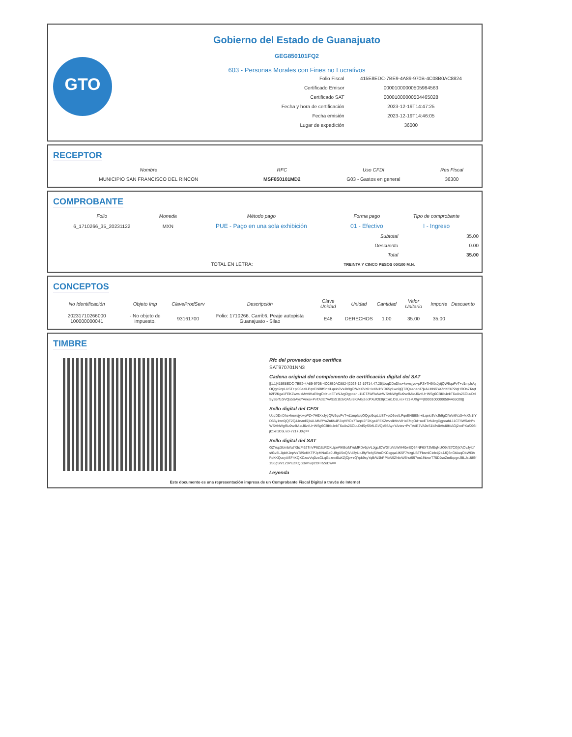GTO
Gobierno del Estado de Guanajuato
GEG850101FQ2
603 - Personas Morales con Fines no Lucrativos
| Folio Fiscal | 415E8EDC-7BE9-4A89-970B-4C08B0AC8824 |
| Certificado Emisor | 00001000000505984563 |
| Certificado SAT | 00001000000504465028 |
| Fecha y hora de certificación | 2023-12-19T14:47:25 |
| Fecha emisión | 2023-12-19T14:46:05 |
| Lugar de expedición | 36000 |
RECEPTOR
| Nombre | RFC | Uso CFDI | Res Fiscal |
| --- | --- | --- | --- |
| MUNICIPIO SAN FRANCISCO DEL RINCON | MSF850101MD2 | G03 - Gastos en general | 36300 |
COMPROBANTE
| Folio | Moneda | Método pago | Forma pago | Tipo de comprobante |
| --- | --- | --- | --- | --- |
| 6_1710266_35_20231122 | MXN | PUE - Pago en una sola exhibición | 01 - Efectivo | I - Ingreso |
| Subtotal | 35.00 |
| Descuento | 0.00 |
| Total | 35.00 |
| TOTAL EN LETRA: | TREINTA Y CINCO PESOS 00/100 M.N. |
CONCEPTOS
| No Identificación | Objeto Imp | ClaveProdServ | Descripción | Clave Unidad | Unidad | Cantidad | Valor Unitario | Importe | Descuento |
| --- | --- | --- | --- | --- | --- | --- | --- | --- | --- |
| 20231710266000 100000000041 | - No objeto de impuesto. | 93161700 | Folio: 1710266. Carril:6. Peaje autopista Guanajuato - Silao | E48 | DERECHOS | 1.00 | 35.00 | 35.00 | |
TIMBRE
Rfc del proveedor que certifica
SAT970701NN3
Cadena original del complemento de certificación digital del SAT
||1.1|415E8EDC-7BE9-4A89-970B-4C08B0AC8824|2023-12-19T14:47:25|UcqDDnDhs+kewsjyo+pPZ+7H9XxJytjQW6quPvT+d1mpls/qOQgo9cpLUST+pt06eelLPqnENBIfSn+iLqeio3VxJh9gCfWei6Vz0+/xXN1fYD65y1wc0jQT2Q44nanll7jkALMNRYaZnKf/4P2iqHROs7Taqtk2F2Kga1FEKZwvslkMvViHaEfcgOd+uoETzNJvgDgpoahL11CT/lWRaN/nWSVNWgf5u9vzBAioJ6vdU+WSg6CBKb4nkT6uUs26OLuDdSyS5rfLGVQs5SAycYAries+PvTAdE7VA9xS1b3v0AfuI8KiAGj2ocPXuf093Ijkcxri1C6Lvc+721+UXg==|00001000000504465028||
Sello digital del CFDI
UcqDDnDhs+kewsjyo+pPZ+7H9XxJytjQW6quPvT+d1mpls/qOQgo9cpLUST+pt06eelLPqnENBIfSn+iLqeio3VxJh9gCfWei6Vz0+/xXN1fYD65y1wc0jQT2Q44nanll7jkALMNRYaZnKf/4P2iqHROs7Taqtk2F2Kga1FEKZwvslkMvViHaEfcgOd+uoETzNJvgDgpoahL11CT/lWRaN/nWSVNWgf5u9vzBAioJ6vdU+WSg6CBKb4nkT6uUs26OLuDdSyS5rfLGVQs5SAycYAries+PvTAdE7VA9xS1b3v0AfuI8KiAGj2ocPXuf093Ijkcxri1C6Lvc+721+UXg==
Sello digital del SAT
GZYup3Umbi/a7XbzFi62TnVP6ZdURDKUpwRKBc/MYuMRDv6pVLJgpJCWGhzVbWM40wSQ34NF6XTJMEqNUO9i/E7CGjYAOvJyId/s/Gv8LJipkKJnpVsT89oKKTPJpMNuGa0U9gU5nQlVul3yUcJ9yRehjSVmOKCxgqa1IK5F7VzgUBTFbsmlCich4j2kJJQ3nGtAuqObWI3AFqKKQucyASFhKQXCzxvVqDzsCLqGdznoi6uXZjCjv+zQYpk9syYqB/WJhPPIbN5ZNioW5hut557on1fhbwrT75DJsoZm6cpgnJBLJsU8Sf1S0gShr1Z9PUZKQG3wnvq/zOFRZeDw==
Leyenda
Este documento es una representación impresa de un Comprobante Fiscal Digital a través de Internet